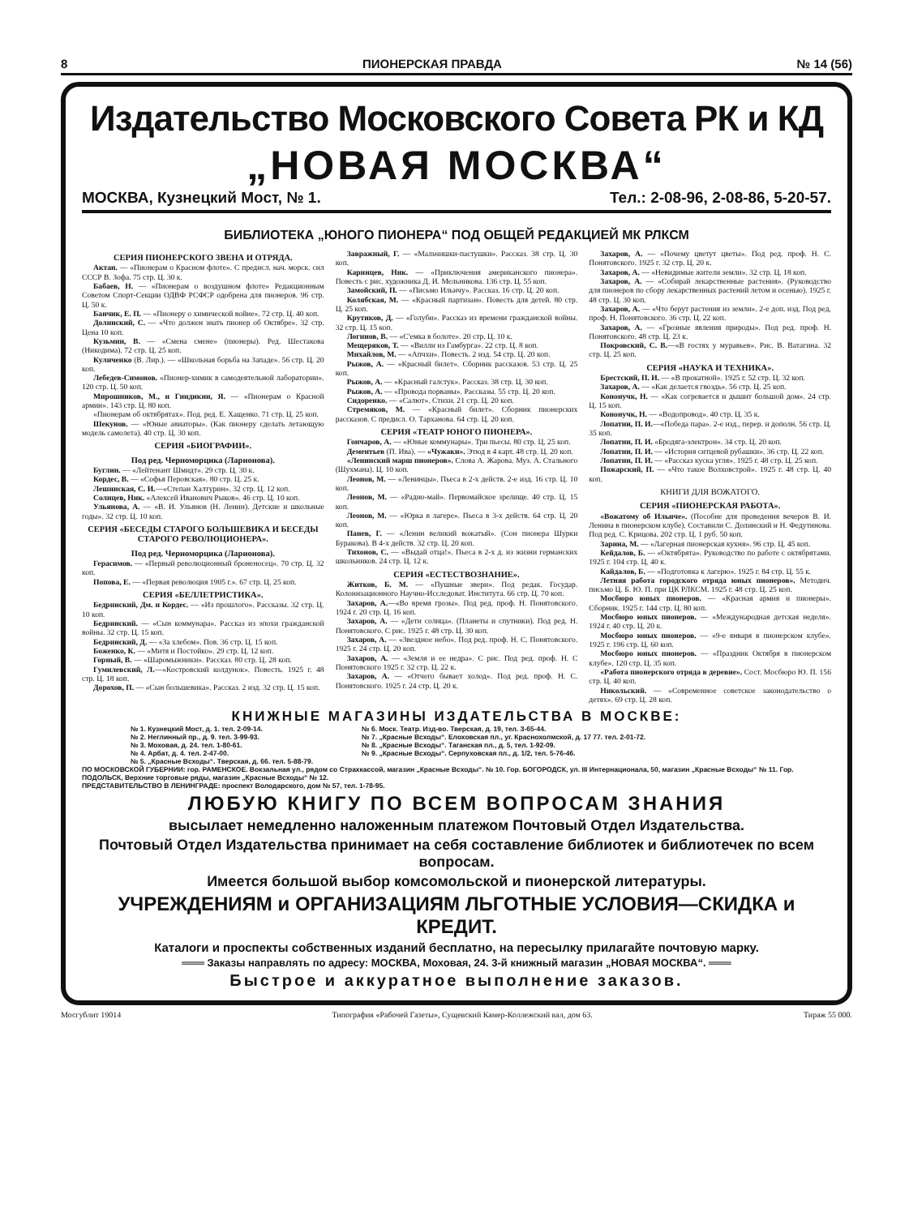8 ПИОНЕРСКАЯ ПРАВДА № 14 (56)
Издательство Московского Совета РК и КД
„НОВАЯ МОСКВА“
МОСКВА, Кузнецкий Мост, № 1. Тел.: 2-08-96, 2-08-86, 5-20-57.
БИБЛИОТЕКА „ЮНОГО ПИОНЕРА“ ПОД ОБЩЕЙ РЕДАКЦИЕЙ МК РЛКСМ
СЕРИЯ ПИОНЕРСКОГО ЗВЕНА И ОТРЯДА.
Актан. — «Пионерам о Красном флоте». С предисл. нач. морск. сил СССР В. Зофа. 75 стр. Ц. 30 к.
Бабаев, Н. — «Пионерам о воздушном флоте» Редакционным Советом Спорт-Секции ОДВФ РСФСР одобрена для пионеров. 96 стр. Ц. 50 к.
Банчик, Е. П. — «Пионеру о химической войне». 72 стр. Ц. 40 коп.
Долинский, С. — «Что должен знать пионер об Октябре». 32 стр. Цена 10 коп.
Кузьмин, В. — «Смена смене» (пионеры). Ред. Шестакова (Никодима). 72 стр. Ц. 25 коп.
Куличенко (В. Лир.). — «Школьная борьба на Западе». 56 стр. Ц. 20 коп.
Лебедев-Симонов. «Пионер-химик в самодеятельной лаборатории». 120 стр. Ц. 50 коп.
Мирошников, М., и Гиндикин, Я. — «Пионерам о Красной армии». 143 стр. Ц. 80 коп.
«Пионерам об октябрятах». Под. ред. Е. Хащенко. 71 стр. Ц. 25 коп.
Шекунов. — «Юные авиаторы». (Как пионеру сделать летающую модель самолета). 40 стр. Ц. 30 коп.
СЕРИЯ «БИОГРАФИИ».
Под ред. Черноморцика (Ларионова).
Буглин. — «Лейтенант Шмидт». 29 стр. Ц. 30 к.
Кордес, В. — «Софья Перовская». 80 стр. Ц. 25 к.
Лешинская, С. И.—«Степан Халтурин». 32 стр. Ц. 12 коп.
Солнцев, Ник. «Алексей Иванович Рыков». 46 стр. Ц. 10 коп.
Ульянова, А. — «В. И. Ульянов (Н. Ленин). Детские и школьные годы». 32 стр. Ц. 10 коп.
СЕРИЯ «БЕСЕДЫ СТАРОГО БОЛЬШЕВИКА И БЕСЕДЫ СТАРОГО РЕВОЛЮЦИОНЕРА».
Под ред. Черноморцика (Ларионова).
Герасимов. — «Первый революционный броненосец». 70 стр. Ц. 32 коп.
Попова, Е. — «Первая революция 1905 г.». 67 стр. Ц. 25 коп.
СЕРИЯ «БЕЛЛЕТРИСТИКА».
Бедринский, Дм. и Кордес. — «Из прошлого». Рассказы. 32 стр. Ц. 10 коп.
Бедринский. — «Сын коммунара». Рассказ из эпохи гражданской войны. 32 стр. Ц. 15 коп.
Бедринский, Д. — «За хлебом». Пов. 36 стр. Ц. 15 коп.
Боженко, К. — «Митя и Постойко». 29 стр. Ц. 12 коп.
Горный, В. — «Шаромыжники». Рассказ. 80 стр. Ц. 28 коп.
Гумилевский, Л.—«Костровский колдунок». Повесть. 1925 г. 48 стр. Ц. 18 коп.
Дорохов, П. — «Сын большевика». Рассказ. 2 изд. 32 стр. Ц. 15 коп.
Завражный, Г. — «Мальчишки-пастушки». Рассказ. 38 стр. Ц. 30 коп.
Каринцев, Ник. — «Приключения американского пионера». Повесть с рис. художника Д. И. Мельникова. 136 стр. Ц. 55 коп.
Замойский, П. — «Письмо Ильичу». Рассказ. 16 стр. Ц. 20 коп.
Колябская, М. — «Красный партизан». Повесть для детей. 80 стр. Ц. 25 коп.
Крутиков, Д. — «Голуби». Рассказ из времени гражданской войны. 32 стр. Ц. 15 коп.
Логинов, В. — «С'емка в болоте». 20 стр. Ц. 10 к.
Мещеряков, Т. — «Вилли из Гамбурга». 22 стр. Ц. 8 коп.
Михайлов, М. — «Апчхи». Повесть. 2 изд. 54 стр. Ц. 20 коп.
Рыжов, А. — «Красный билет». Сборник рассказов. 53 стр. Ц. 25 коп.
Рыжов, А. — «Красный галстук». Рассказ. 38 стр. Ц. 30 коп.
Рыжов, А. — «Провода порваны». Рассказы. 55 стр. Ц. 20 коп.
Сидоренко. — «Салют». Стихи. 21 стр. Ц. 20 коп.
Стремяков, М. — «Красный билет». Сборник пионерских рассказов. С предисл. О. Тархановa. 64 стр. Ц. 20 коп.
СЕРИЯ «ТЕАТР ЮНОГО ПИОНЕРА».
Гончаров, А. — «Юные коммунары». Три пьесы. 80 стр. Ц. 25 коп.
Дементьев (П. Ива). — «Чужаки». Этюд в 4 карт. 48 стр. Ц. 20 коп.
«Ленинский марш пионеров». Слова А. Жарова. Муз. А. Стального (Шухмана). Ц. 10 коп.
Леонов, М. — «Ленинцы». Пьеса в 2-х действ. 2-е изд. 16 стр. Ц. 10 коп.
Леонов, М. — «Радио-май». Первомайское зрелище. 40 стр. Ц. 15 коп.
Леонов, М. — «Юрка в лагере». Пьеса в 3-х действ. 64 стр. Ц. 20 коп.
Панев, Г. — «Ленин великий вожатый». (Сон пионера Шурки Буракова). В 4-х действ. 32 стр. Ц. 20 коп.
Тихонов, С. — «Выдай отца!». Пьеса в 2-х д. из жизни германских школьников. 24 стр. Ц. 12 к.
СЕРИЯ «ЕСТЕСТВОЗНАНИЕ».
Житков, Б. М. — «Пушные звери». Под редак. Государ. Колонизационного Научно-Исследоват. Института. 66 стр. Ц. 70 коп.
Захаров, А.—«Во время грозы». Под ред. проф. Н. Понятовского. 1924 г. 20 стр. Ц. 16 коп.
Захаров, А. — «Дети солнца». (Планеты и спутники). Под ред. Н. Понятовского. С рис. 1925 г. 48 стр. Ц. 30 коп.
Захаров, А. — «Звездное небо». Под ред. проф. Н. С. Понятовского. 1925 г. 24 стр. Ц. 20 коп.
Захаров, А. — «Земля и ее недра». С рис. Под ред. проф. Н. С Понятовского 1925 г. 32 стр. Ц. 22 к.
Захаров, А. — «Отчего бывает холод». Под ред. проф. Н. С. Понятовского. 1925 г. 24 стр. Ц. 20 к.
Захаров, А. — «Почему цветут цветы». Под ред. проф. Н. С. Понятовского. 1925 г. 32 стр. Ц. 20 к.
Захаров, А. — «Невидимые жители земли». 32 стр. Ц. 18 коп.
Захаров, А. — «Собирай лекарственные растения». (Руководство для пионеров по сбору лекарственных растений летом и осенью). 1925 г. 48 стр. Ц. 30 коп.
Захаров, А. — «Что берут растения из земли». 2-е доп. изд. Под ред. проф. Н. Понятовского. 36 стр. Ц. 22 коп.
Захаров, А. — «Грозные явления природы». Под ред. проф. Н. Понятовского. 48 стр. Ц. 23 к.
Покровский, С. В.—«В гостях у муравьев». Рис. В. Ватагина. 32 стр. Ц. 25 коп.
СЕРИЯ «НАУКА И ТЕХНИКА».
Брестский, П. И. — «В прокатной». 1925 г. 52 стр. Ц. 32 коп.
Захаров, А. — «Как делается гвоздь». 56 стр. Ц. 25 коп.
Кононучк, Н. — «Как согревается и дышит большой дом». 24 стр. Ц. 15 коп.
Кононучк, Н. — «Водопровод». 40 стр. Ц. 35 к.
Лопатин, П. И.—«Победа пара». 2-е изд., перер. и дополн. 56 стр. Ц. 35 коп.
Лопатин, П. И. «Бродяга-электрон». 34 стр. Ц. 20 коп.
Лопатин, П. И. — «История ситцевой рубашки». 36 стр. Ц. 22 коп.
Лопатин, П. И. — «Рассказ куска угля». 1925 г. 48 стр. Ц. 25 коп.
Пожарский, П. — «Что такое Волховстрой». 1925 г. 48 стр. Ц. 40 коп.
КНИГИ ДЛЯ ВОЖАТОГО.
СЕРИЯ «ПИОНЕРСКАЯ РАБОТА».
«Вожатому об Ильиче». (Пособие для проведения вечеров В. И. Ленина в пионерском клубе). Составили С. Долинский и Н. Федутинова. Под ред. С. Крицова. 202 стр. Ц. 1 руб. 50 коп.
Зарина, М. — «Лагерная пионерская кухня». 96 стр. Ц. 45 коп.
Кейдалов, Б. — «Октябрята». Руководство по работе с октябрятами. 1925 г. 104 стр. Ц. 40 к.
Кайдалов, Б. — «Подготовка к лагерю». 1925 г. 84 стр. Ц. 55 к.
Летняя работа городского отряда юных пионеров». Методич. письмо Ц. Б. Ю. П. при ЦК РЛКСМ. 1925 г. 48 стр. Ц. 25 коп.
Мосбюро юных пионеров. — «Красная армия и пионеры». Сборник. 1925 г. 144 стр. Ц. 80 коп.
Мосбюро юных пионеров. — «Международная детская неделя». 1924 г. 40 стр. Ц. 20 к.
Мосбюро юных пионеров. — «9-е января в пионерском клубе». 1925 г. 196 стр. Ц. 60 коп.
Мосбюро юных пионеров. — «Праздник Октября в пионерском клубе». 120 стр. Ц. 35 коп.
«Работа пионерского отряда в деревне». Сост. Мосбюро Ю. П. 156 стр. Ц. 40 коп.
Никольский. — «Современное советское законодательство о детях». 69 стр. Ц. 28 коп.
КНИЖНЫЕ МАГАЗИНЫ ИЗДАТЕЛЬСТВА В МОСКВЕ:
№ 1. Кузнецкий Мост, д. 1. тел. 2-09-14.
№ 2. Неглинный пр., д. 9. тел. 3-99-93.
№ 3. Моховая, д. 24. тел. 1-80-61.
№ 4. Арбат, д. 4. тел. 2-47-00.
№ 5. „Красные Всходы“. Тверская, д. 66. тел. 5-88-79.
№ 6. Моск. Театр. Изд-во. Тверская, д. 19, тел. 3-65-44.
№ 7. „Красные Всходы“. Елоховская пл., уг. Краснохолмской, д. 17 77. тел. 2-01-72.
№ 8. „Красные Всходы“. Таганская пл., д. 5, тел. 1-92-09.
№ 9. „Красные Всходы“. Серпуховская пл., д. 1/2, тел. 5-76-46.
ПО МОСКОВСКОЙ ГУБЕРНИИ: гор. РАМЕНСКОЕ. Вокзальная ул., рядом со Страхкассой, магазин „Красные Всходы“. № 10. Гор. БОГОРОДСК, ул. III Интернационала, 50, магазин „Красные Всходы“ № 11. Гор. ПОДОЛЬСК, Верхние торговые ряды, магазин „Красные Всходы“ № 12.
ПРЕДСТАВИТЕЛЬСТВО В ЛЕНИНГРАДЕ: проспект Володарского, дом № 57, тел. 1-78-95.
ЛЮБУЮ КНИГУ ПО ВСЕМ ВОПРОСАМ ЗНАНИЯ
высылает немедленно наложенным платежом Почтовый Отдел Издательства.
Почтовый Отдел Издательства принимает на себя составление библиотек и библиотечек по всем вопросам.
Имеется большой выбор комсомольской и пионерской литературы.
УЧРЕЖДЕНИЯМ и ОРГАНИЗАЦИЯМ ЛЬГОТНЫЕ УСЛОВИЯ—СКИДКА и КРЕДИТ.
Каталоги и проспекты собственных изданий бесплатно, на пересылку прилагайте почтовую марку.
═══ Заказы направлять по адресу: МОСКВА, Моховая, 24. 3-й книжный магазин „НОВАЯ МОСКВА“. ═══
Быстрое и аккуратное выполнение заказов.
Мосгублит 19014 Типография «Рабочей Газеты», Сущевский Камер-Коллежский вал, дом 63. Тираж 55 000.